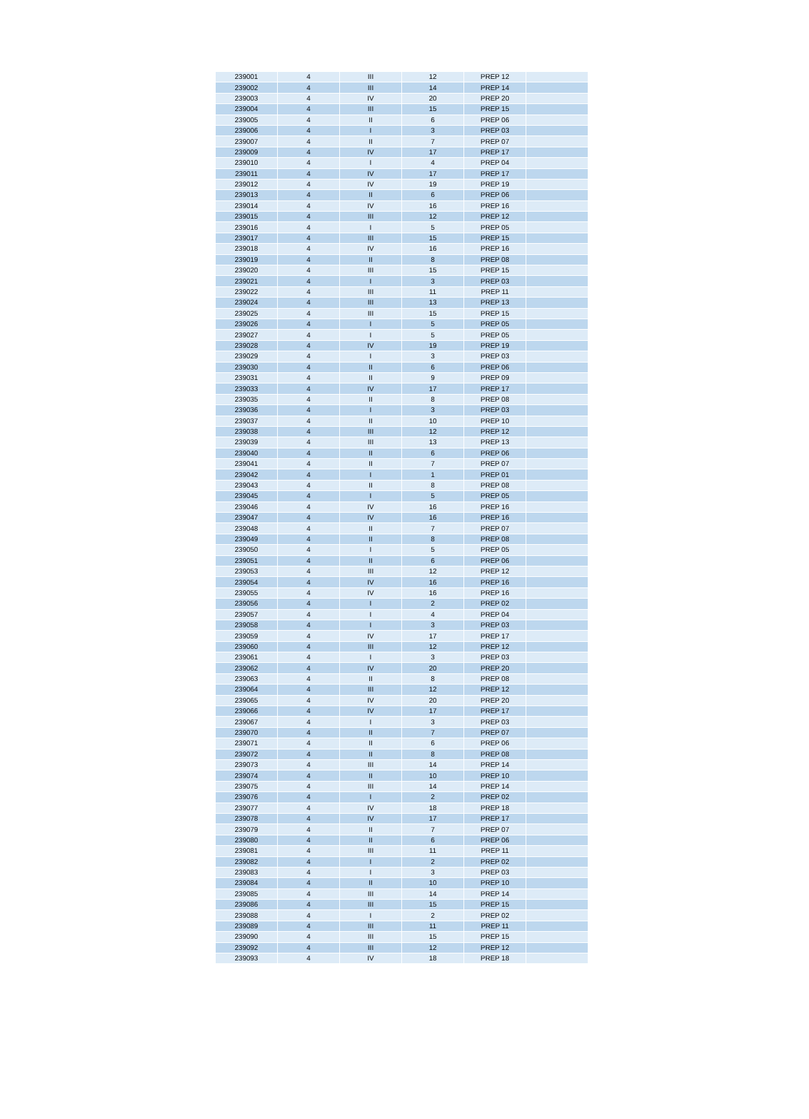| 239001 | 4 | III | 12 | PREP 12 | |
| 239002 | 4 | III | 14 | PREP 14 | |
| 239003 | 4 | IV | 20 | PREP 20 | |
| 239004 | 4 | III | 15 | PREP 15 | |
| 239005 | 4 | II | 6 | PREP 06 | |
| 239006 | 4 | I | 3 | PREP 03 | |
| 239007 | 4 | II | 7 | PREP 07 | |
| 239009 | 4 | IV | 17 | PREP 17 | |
| 239010 | 4 | I | 4 | PREP 04 | |
| 239011 | 4 | IV | 17 | PREP 17 | |
| 239012 | 4 | IV | 19 | PREP 19 | |
| 239013 | 4 | II | 6 | PREP 06 | |
| 239014 | 4 | IV | 16 | PREP 16 | |
| 239015 | 4 | III | 12 | PREP 12 | |
| 239016 | 4 | I | 5 | PREP 05 | |
| 239017 | 4 | III | 15 | PREP 15 | |
| 239018 | 4 | IV | 16 | PREP 16 | |
| 239019 | 4 | II | 8 | PREP 08 | |
| 239020 | 4 | III | 15 | PREP 15 | |
| 239021 | 4 | I | 3 | PREP 03 | |
| 239022 | 4 | III | 11 | PREP 11 | |
| 239024 | 4 | III | 13 | PREP 13 | |
| 239025 | 4 | III | 15 | PREP 15 | |
| 239026 | 4 | I | 5 | PREP 05 | |
| 239027 | 4 | I | 5 | PREP 05 | |
| 239028 | 4 | IV | 19 | PREP 19 | |
| 239029 | 4 | I | 3 | PREP 03 | |
| 239030 | 4 | II | 6 | PREP 06 | |
| 239031 | 4 | II | 9 | PREP 09 | |
| 239033 | 4 | IV | 17 | PREP 17 | |
| 239035 | 4 | II | 8 | PREP 08 | |
| 239036 | 4 | I | 3 | PREP 03 | |
| 239037 | 4 | II | 10 | PREP 10 | |
| 239038 | 4 | III | 12 | PREP 12 | |
| 239039 | 4 | III | 13 | PREP 13 | |
| 239040 | 4 | II | 6 | PREP 06 | |
| 239041 | 4 | II | 7 | PREP 07 | |
| 239042 | 4 | I | 1 | PREP 01 | |
| 239043 | 4 | II | 8 | PREP 08 | |
| 239045 | 4 | I | 5 | PREP 05 | |
| 239046 | 4 | IV | 16 | PREP 16 | |
| 239047 | 4 | IV | 16 | PREP 16 | |
| 239048 | 4 | II | 7 | PREP 07 | |
| 239049 | 4 | II | 8 | PREP 08 | |
| 239050 | 4 | I | 5 | PREP 05 | |
| 239051 | 4 | II | 6 | PREP 06 | |
| 239053 | 4 | III | 12 | PREP 12 | |
| 239054 | 4 | IV | 16 | PREP 16 | |
| 239055 | 4 | IV | 16 | PREP 16 | |
| 239056 | 4 | I | 2 | PREP 02 | |
| 239057 | 4 | I | 4 | PREP 04 | |
| 239058 | 4 | I | 3 | PREP 03 | |
| 239059 | 4 | IV | 17 | PREP 17 | |
| 239060 | 4 | III | 12 | PREP 12 | |
| 239061 | 4 | I | 3 | PREP 03 | |
| 239062 | 4 | IV | 20 | PREP 20 | |
| 239063 | 4 | II | 8 | PREP 08 | |
| 239064 | 4 | III | 12 | PREP 12 | |
| 239065 | 4 | IV | 20 | PREP 20 | |
| 239066 | 4 | IV | 17 | PREP 17 | |
| 239067 | 4 | I | 3 | PREP 03 | |
| 239070 | 4 | II | 7 | PREP 07 | |
| 239071 | 4 | II | 6 | PREP 06 | |
| 239072 | 4 | II | 8 | PREP 08 | |
| 239073 | 4 | III | 14 | PREP 14 | |
| 239074 | 4 | II | 10 | PREP 10 | |
| 239075 | 4 | III | 14 | PREP 14 | |
| 239076 | 4 | I | 2 | PREP 02 | |
| 239077 | 4 | IV | 18 | PREP 18 | |
| 239078 | 4 | IV | 17 | PREP 17 | |
| 239079 | 4 | II | 7 | PREP 07 | |
| 239080 | 4 | II | 6 | PREP 06 | |
| 239081 | 4 | III | 11 | PREP 11 | |
| 239082 | 4 | I | 2 | PREP 02 | |
| 239083 | 4 | I | 3 | PREP 03 | |
| 239084 | 4 | II | 10 | PREP 10 | |
| 239085 | 4 | III | 14 | PREP 14 | |
| 239086 | 4 | III | 15 | PREP 15 | |
| 239088 | 4 | I | 2 | PREP 02 | |
| 239089 | 4 | III | 11 | PREP 11 | |
| 239090 | 4 | III | 15 | PREP 15 | |
| 239092 | 4 | III | 12 | PREP 12 | |
| 239093 | 4 | IV | 18 | PREP 18 | |